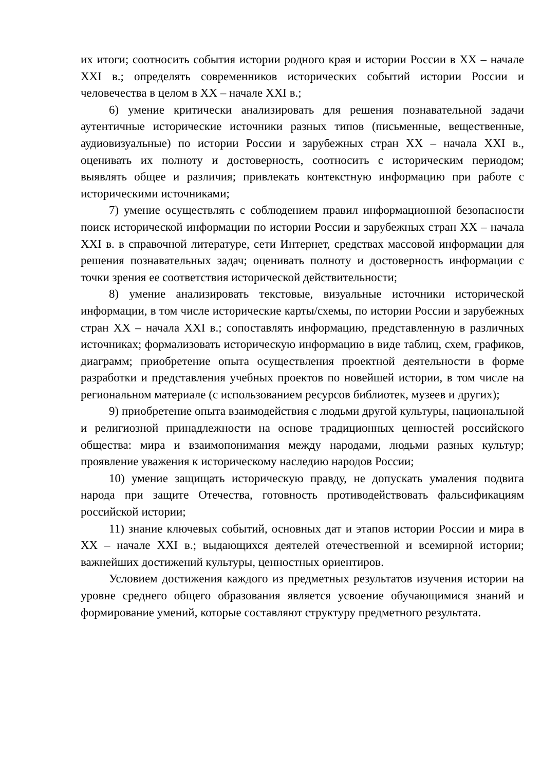их итоги; соотносить события истории родного края и истории России в XX – начале XXI в.; определять современников исторических событий истории России и человечества в целом в XX – начале XXI в.;
6) умение критически анализировать для решения познавательной задачи аутентичные исторические источники разных типов (письменные, вещественные, аудиовизуальные) по истории России и зарубежных стран XX – начала XXI в., оценивать их полноту и достоверность, соотносить с историческим периодом; выявлять общее и различия; привлекать контекстную информацию при работе с историческими источниками;
7) умение осуществлять с соблюдением правил информационной безопасности поиск исторической информации по истории России и зарубежных стран XX – начала XXI в. в справочной литературе, сети Интернет, средствах массовой информации для решения познавательных задач; оценивать полноту и достоверность информации с точки зрения ее соответствия исторической действительности;
8) умение анализировать текстовые, визуальные источники исторической информации, в том числе исторические карты/схемы, по истории России и зарубежных стран XX – начала XXI в.; сопоставлять информацию, представленную в различных источниках; формализовать историческую информацию в виде таблиц, схем, графиков, диаграмм; приобретение опыта осуществления проектной деятельности в форме разработки и представления учебных проектов по новейшей истории, в том числе на региональном материале (с использованием ресурсов библиотек, музеев и других);
9) приобретение опыта взаимодействия с людьми другой культуры, национальной и религиозной принадлежности на основе традиционных ценностей российского общества: мира и взаимопонимания между народами, людьми разных культур; проявление уважения к историческому наследию народов России;
10) умение защищать историческую правду, не допускать умаления подвига народа при защите Отечества, готовность противодействовать фальсификациям российской истории;
11) знание ключевых событий, основных дат и этапов истории России и мира в XX – начале XXI в.; выдающихся деятелей отечественной и всемирной истории; важнейших достижений культуры, ценностных ориентиров.
Условием достижения каждого из предметных результатов изучения истории на уровне среднего общего образования является усвоение обучающимися знаний и формирование умений, которые составляют структуру предметного результата.